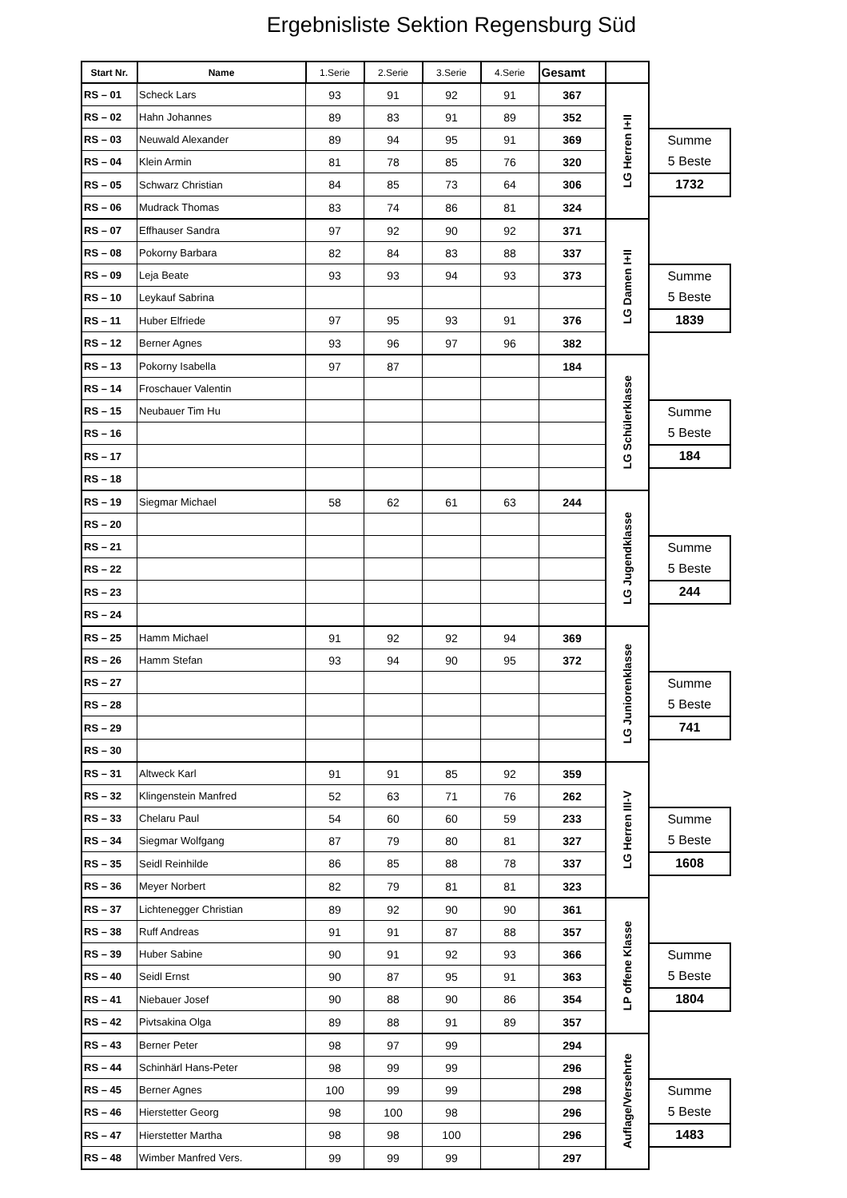Ergebnisliste Sektion Regensburg Süd
| Start Nr. | Name | 1.Serie | 2.Serie | 3.Serie | 4.Serie | Gesamt | | |
| RS – 01 | Scheck Lars | 93 | 91 | 92 | 91 | 367 | LG Herren I+II | |
| RS – 02 | Hahn Johannes | 89 | 83 | 91 | 89 | 352 | | |
| RS – 03 | Neuwald Alexander | 89 | 94 | 95 | 91 | 369 | | Summe 5 Beste |
| RS – 04 | Klein Armin | 81 | 78 | 85 | 76 | 320 | | |
| RS – 05 | Schwarz Christian | 84 | 85 | 73 | 64 | 306 | | 1732 |
| RS – 06 | Mudrack Thomas | 83 | 74 | 86 | 81 | 324 | | |
| RS – 07 | Effhauser Sandra | 97 | 92 | 90 | 92 | 371 | LG Damen I+II | |
| RS – 08 | Pokorny Barbara | 82 | 84 | 83 | 88 | 337 | | |
| RS – 09 | Leja Beate | 93 | 93 | 94 | 93 | 373 | | Summe 5 Beste |
| RS – 10 | Leykauf Sabrina | | | | | | | |
| RS – 11 | Huber Elfriede | 97 | 95 | 93 | 91 | 376 | | 1839 |
| RS – 12 | Berner Agnes | 93 | 96 | 97 | 96 | 382 | | |
| RS – 13 | Pokorny Isabella | 97 | 87 | | | 184 | LG Schülerklasse | |
| RS – 14 | Froschauer Valentin | | | | | | | |
| RS – 15 | Neubauer Tim Hu | | | | | | | Summe 5 Beste |
| RS – 16 | | | | | | | | |
| RS – 17 | | | | | | | | 184 |
| RS – 18 | | | | | | | | |
| RS – 19 | Siegmar Michael | 58 | 62 | 61 | 63 | 244 | LG Jugendklasse | |
| RS – 20 | | | | | | | | |
| RS – 21 | | | | | | | | Summe 5 Beste |
| RS – 22 | | | | | | | | |
| RS – 23 | | | | | | | | 244 |
| RS – 24 | | | | | | | | |
| RS – 25 | Hamm Michael | 91 | 92 | 92 | 94 | 369 | LG Juniorenklasse | |
| RS – 26 | Hamm Stefan | 93 | 94 | 90 | 95 | 372 | | |
| RS – 27 | | | | | | | | Summe 5 Beste |
| RS – 28 | | | | | | | | |
| RS – 29 | | | | | | | | 741 |
| RS – 30 | | | | | | | | |
| RS – 31 | Altweck Karl | 91 | 91 | 85 | 92 | 359 | LG Herren III-V | |
| RS – 32 | Klingenstein Manfred | 52 | 63 | 71 | 76 | 262 | | |
| RS – 33 | Chelaru Paul | 54 | 60 | 60 | 59 | 233 | | Summe 5 Beste |
| RS – 34 | Siegmar Wolfgang | 87 | 79 | 80 | 81 | 327 | | |
| RS – 35 | Seidl Reinhilde | 86 | 85 | 88 | 78 | 337 | | 1608 |
| RS – 36 | Meyer Norbert | 82 | 79 | 81 | 81 | 323 | | |
| RS – 37 | Lichtenegger Christian | 89 | 92 | 90 | 90 | 361 | LP offene Klasse | |
| RS – 38 | Ruff Andreas | 91 | 91 | 87 | 88 | 357 | | |
| RS – 39 | Huber Sabine | 90 | 91 | 92 | 93 | 366 | | Summe 5 Beste |
| RS – 40 | Seidl Ernst | 90 | 87 | 95 | 91 | 363 | | |
| RS – 41 | Niebauer Josef | 90 | 88 | 90 | 86 | 354 | | 1804 |
| RS – 42 | Pivtsakina Olga | 89 | 88 | 91 | 89 | 357 | | |
| RS – 43 | Berner Peter | 98 | 97 | 99 | | 294 | Auflage/Versehrte | |
| RS – 44 | Schinhärl Hans-Peter | 98 | 99 | 99 | | 296 | | |
| RS – 45 | Berner Agnes | 100 | 99 | 99 | | 298 | | Summe 5 Beste |
| RS – 46 | Hierstetter Georg | 98 | 100 | 98 | | 296 | | |
| RS – 47 | Hierstetter Martha | 98 | 98 | 100 | | 296 | | 1483 |
| RS – 48 | Wimber Manfred Vers. | 99 | 99 | 99 | | 297 | | |